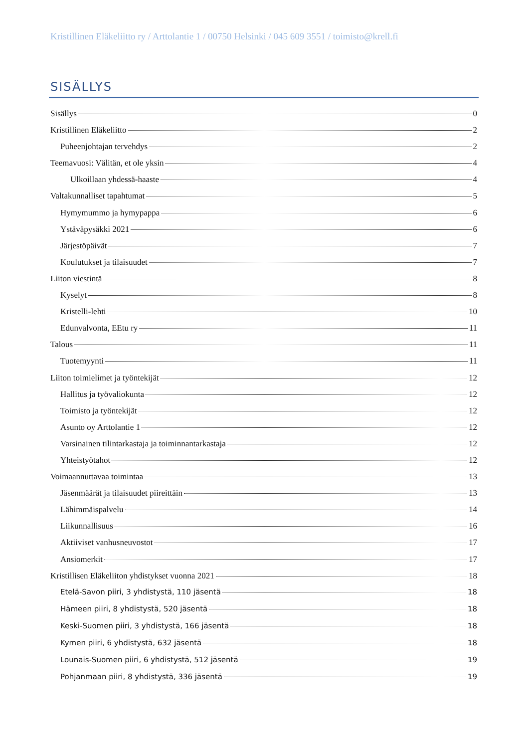Kristillinen Eläkeliitto ry / Arttolantie 1 / 00750 Helsinki / 045 609 3551 / toimisto@krell.fi
SISÄLLYS
Sisällys 0
Kristillinen Eläkeliitto 2
Puheenjohtajan tervehdys 2
Teemavuosi: Välitän, et ole yksin 4
Ulkoillaan yhdessä-haaste 4
Valtakunnalliset tapahtumat 5
Hymymummo ja hymypappa 6
Ystäväpysäkki 2021 6
Järjestöpäivät 7
Koulutukset ja tilaisuudet 7
Liiton viestintä 8
Kyselyt 8
Kristelli-lehti 10
Edunvalvonta, EEtu ry 11
Talous 11
Tuotemyynti 11
Liiton toimielimet ja työntekijät 12
Hallitus ja työvaliokunta 12
Toimisto ja työntekijät 12
Asunto oy Arttolantie 1 12
Varsinainen tilintarkastaja ja toiminnantarkastaja 12
Yhteistyötahot 12
Voimaannuttavaa toimintaa 13
Jäsenmäärät ja tilaisuudet piireittäin 13
Lähimmäispalvelu 14
Liikunnallisuus 16
Aktiiviset vanhusneuvostot 17
Ansiomerkit 17
Kristillisen Eläkeliiton yhdistykset vuonna 2021 18
Etelä-Savon piiri, 3 yhdistystä, 110 jäsentä 18
Hämeen piiri, 8 yhdistystä, 520 jäsentä 18
Keski-Suomen piiri, 3 yhdistystä, 166 jäsentä 18
Kymen piiri, 6 yhdistystä, 632 jäsentä 18
Lounais-Suomen piiri, 6 yhdistystä, 512 jäsentä 19
Pohjanmaan piiri, 8 yhdistystä, 336 jäsentä 19